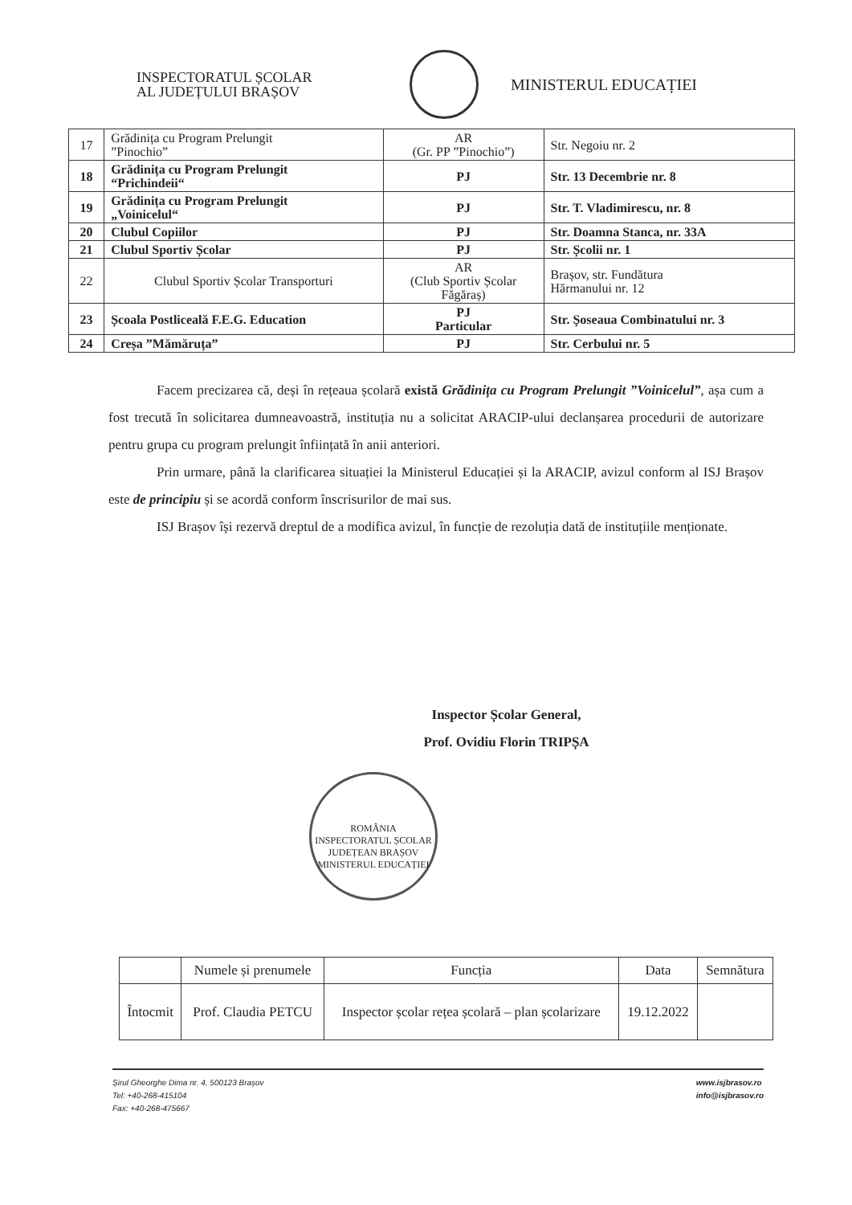INSPECTORATUL ȘCOLAR
AL JUDEȚULUI BRAȘOV
MINISTERUL EDUCAȚIEI
| 17 | Grădinița cu Program Prelungit ”Pinochio” | AR (Gr. PP ”Pinochio”) | Str. Negoiu nr. 2 |
| 18 | Grădinița cu Program Prelungit “Prichindeii“ | PJ | Str. 13 Decembrie nr. 8 |
| 19 | Grădinița cu Program Prelungit „Voinicelul“ | PJ | Str. T. Vladimirescu, nr. 8 |
| 20 | Clubul Copiilor | PJ | Str. Doamna Stanca, nr. 33A |
| 21 | Clubul Sportiv Școlar | PJ | Str. Școlii nr. 1 |
| 22 | Clubul Sportiv Școlar Transporturi | AR (Club Sportiv Școlar Făgăraș) | Brașov, str. Fundătura Hărmanului nr. 12 |
| 23 | Școala Postliceală F.E.G. Education | PJ Particular | Str. Șoseaua Combinatului nr. 3 |
| 24 | Creșa ”Mămăruța” | PJ | Str. Cerbului nr. 5 |
Facem precizarea că, deși în rețeaua școlară există Grădinița cu Program Prelungit ”Voinicelul”, așa cum a fost trecută în solicitarea dumneavoastră, instituția nu a solicitat ARACIP-ului declanșarea procedurii de autorizare pentru grupa cu program prelungit înființată în anii anteriori.
Prin urmare, până la clarificarea situației la Ministerul Educației și la ARACIP, avizul conform al ISJ Brașov este de principiu și se acordă conform înscrisurilor de mai sus.
ISJ Brașov își rezervă dreptul de a modifica avizul, în funcție de rezoluția dată de instituțiile menționate.
Inspector Școlar General,
Prof. Ovidiu Florin TRIPȘA
ROMÂNIA
INSPECTORATUL ȘCOLAR JUDEȚEAN BRAȘOV
MINISTERUL EDUCAȚIEI
| | Numele și prenumele | Funcția | Data | Semnătura |
| Întocmit | Prof. Claudia PETCU | Inspector școlar rețea școlară – plan școlarizare | 19.12.2022 | |
Șirul Gheorghe Dima nr. 4, 500123 Brașov
Tel: +40-268-415104
Fax: +40-268-475667
www.isjbrasov.ro
info@isjbrasov.ro